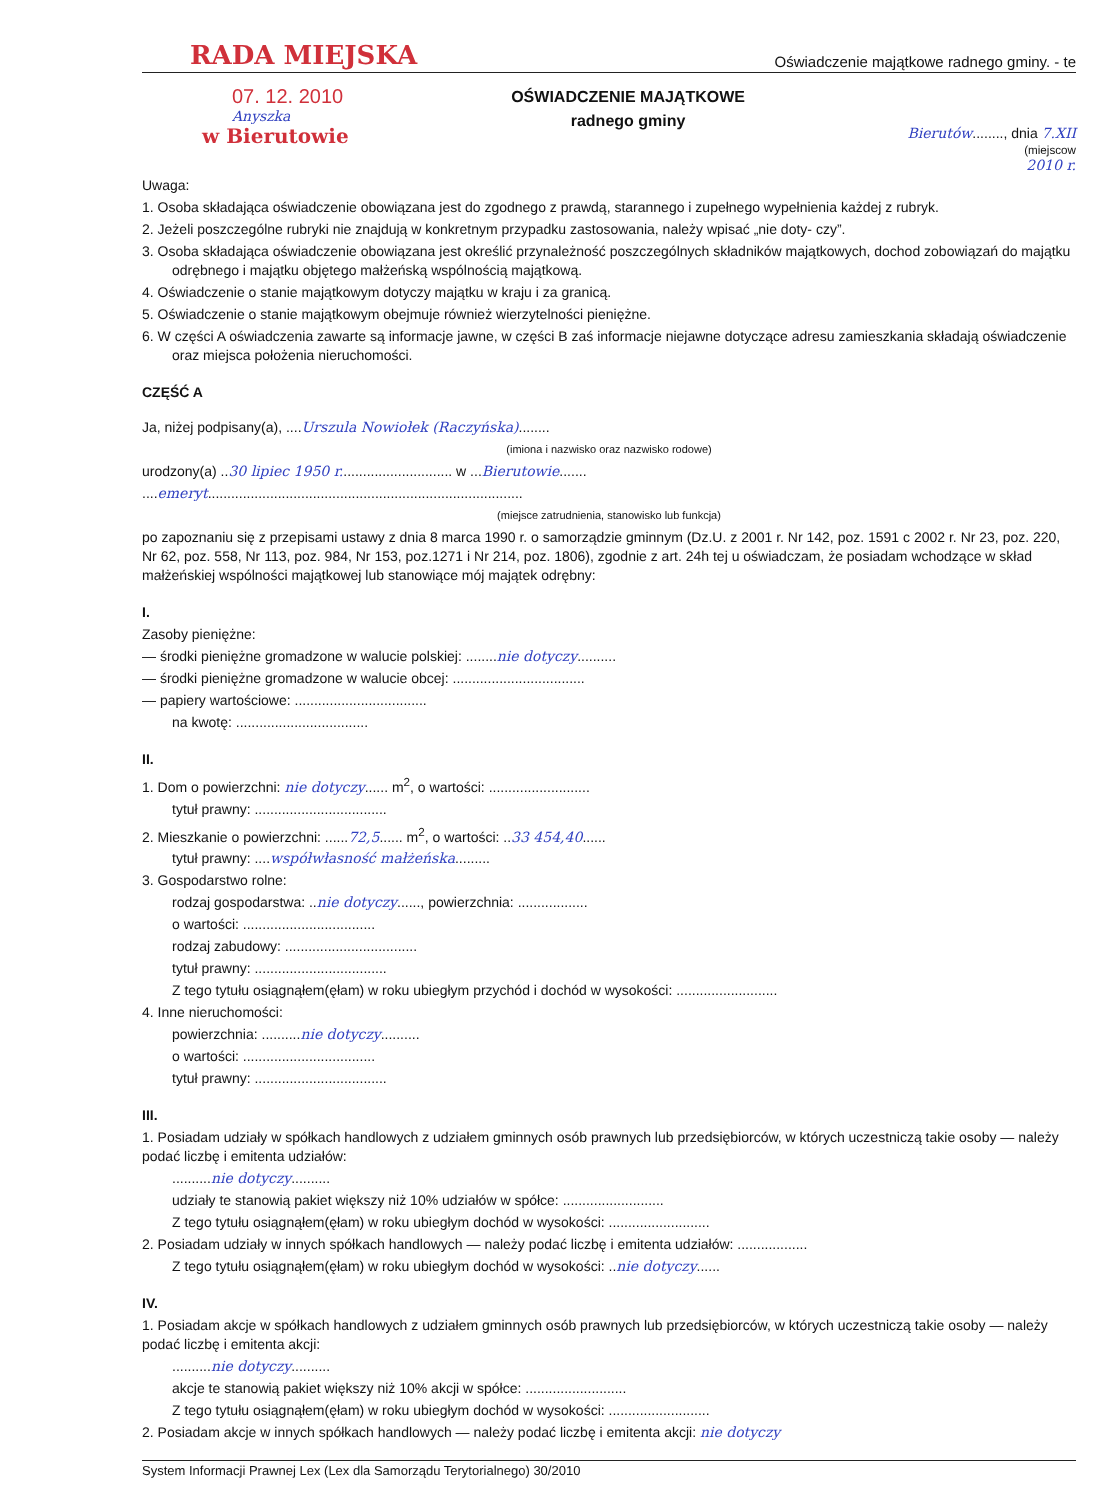RADA MIEJSKA Oświadczenie majątkowe radnego gminy. - te
07. 12. 2010
Anyszka
w Bierutowie
OŚWIADCZENIE MAJĄTKOWE
radnego gminy
Bierutów........, dnia 7.XII
(miejscow
2010 r.
Uwaga:
1. Osoba składająca oświadczenie obowiązana jest do zgodnego z prawdą, starannego i zupełnego wypełnienia każdej z rubryk.
2. Jeżeli poszczególne rubryki nie znajdują w konkretnym przypadku zastosowania, należy wpisać „nie doty- czy”.
3. Osoba składająca oświadczenie obowiązana jest określić przynależność poszczególnych składników majątkowych, dochod zobowiązań do majątku odrębnego i majątku objętego małżeńską wspólnością majątkową.
4. Oświadczenie o stanie majątkowym dotyczy majątku w kraju i za granicą.
5. Oświadczenie o stanie majątkowym obejmuje również wierzytelności pieniężne.
6. W części A oświadczenia zawarte są informacje jawne, w części B zaś informacje niejawne dotyczące adresu zamieszkania składają oświadczenie oraz miejsca położenia nieruchomości.
CZĘŚĆ A
Ja, niżej podpisany(a), ....Urszula Nowiołek (Raczyńska)........
(imiona i nazwisko oraz nazwisko rodowe)
urodzony(a) ..30 lipiec 1950 r............................. w ...Bierutowie.......
....emeryt.................................................................................
(miejsce zatrudnienia, stanowisko lub funkcja)
po zapoznaniu się z przepisami ustawy z dnia 8 marca 1990 r. o samorządzie gminnym (Dz.U. z 2001 r. Nr 142, poz. 1591 c 2002 r. Nr 23, poz. 220, Nr 62, poz. 558, Nr 113, poz. 984, Nr 153, poz.1271 i Nr 214, poz. 1806), zgodnie z art. 24h tej u oświadczam, że posiadam wchodzące w skład małżeńskiej wspólności majątkowej lub stanowiące mój majątek odrębny:
I.
Zasoby pieniężne:
— środki pieniężne gromadzone w walucie polskiej: ........nie dotyczy..........
— środki pieniężne gromadzone w walucie obcej: ..................................
— papiery wartościowe: ..................................
na kwotę: ..................................
II.
1. Dom o powierzchni: nie dotyczy...... m<sup>2</sup>, o wartości: ..........................
tytuł prawny: ..................................
2. Mieszkanie o powierzchni: ......72,5...... m<sup>2</sup>, o wartości: ..33 454,40......
tytuł prawny: ....współwłasność małżeńska.........
3. Gospodarstwo rolne:
rodzaj gospodarstwa: ..nie dotyczy......, powierzchnia: ..................
o wartości: ..................................
rodzaj zabudowy: ..................................
tytuł prawny: ..................................
Z tego tytułu osiągnąłem(ęłam) w roku ubiegłym przychód i dochód w wysokości: ..........................
4. Inne nieruchomości:
powierzchnia: ..........nie dotyczy..........
o wartości: ..................................
tytuł prawny: ..................................
III.
1. Posiadam udziały w spółkach handlowych z udziałem gminnych osób prawnych lub przedsiębiorców, w których uczestniczą takie osoby — należy podać liczbę i emitenta udziałów:
..........nie dotyczy..........
udziały te stanowią pakiet większy niż 10% udziałów w spółce: ..........................
Z tego tytułu osiągnąłem(ęłam) w roku ubiegłym dochód w wysokości: ..........................
2. Posiadam udziały w innych spółkach handlowych — należy podać liczbę i emitenta udziałów: ..................
Z tego tytułu osiągnąłem(ęłam) w roku ubiegłym dochód w wysokości: ..nie dotyczy......
IV.
1. Posiadam akcje w spółkach handlowych z udziałem gminnych osób prawnych lub przedsiębiorców, w których uczestniczą takie osoby — należy podać liczbę i emitenta akcji:
..........nie dotyczy..........
akcje te stanowią pakiet większy niż 10% akcji w spółce: ..........................
Z tego tytułu osiągnąłem(ęłam) w roku ubiegłym dochód w wysokości: ..........................
2. Posiadam akcje w innych spółkach handlowych — należy podać liczbę i emitenta akcji: nie dotyczy
System Informacji Prawnej Lex (Lex dla Samorządu Terytorialnego) 30/2010